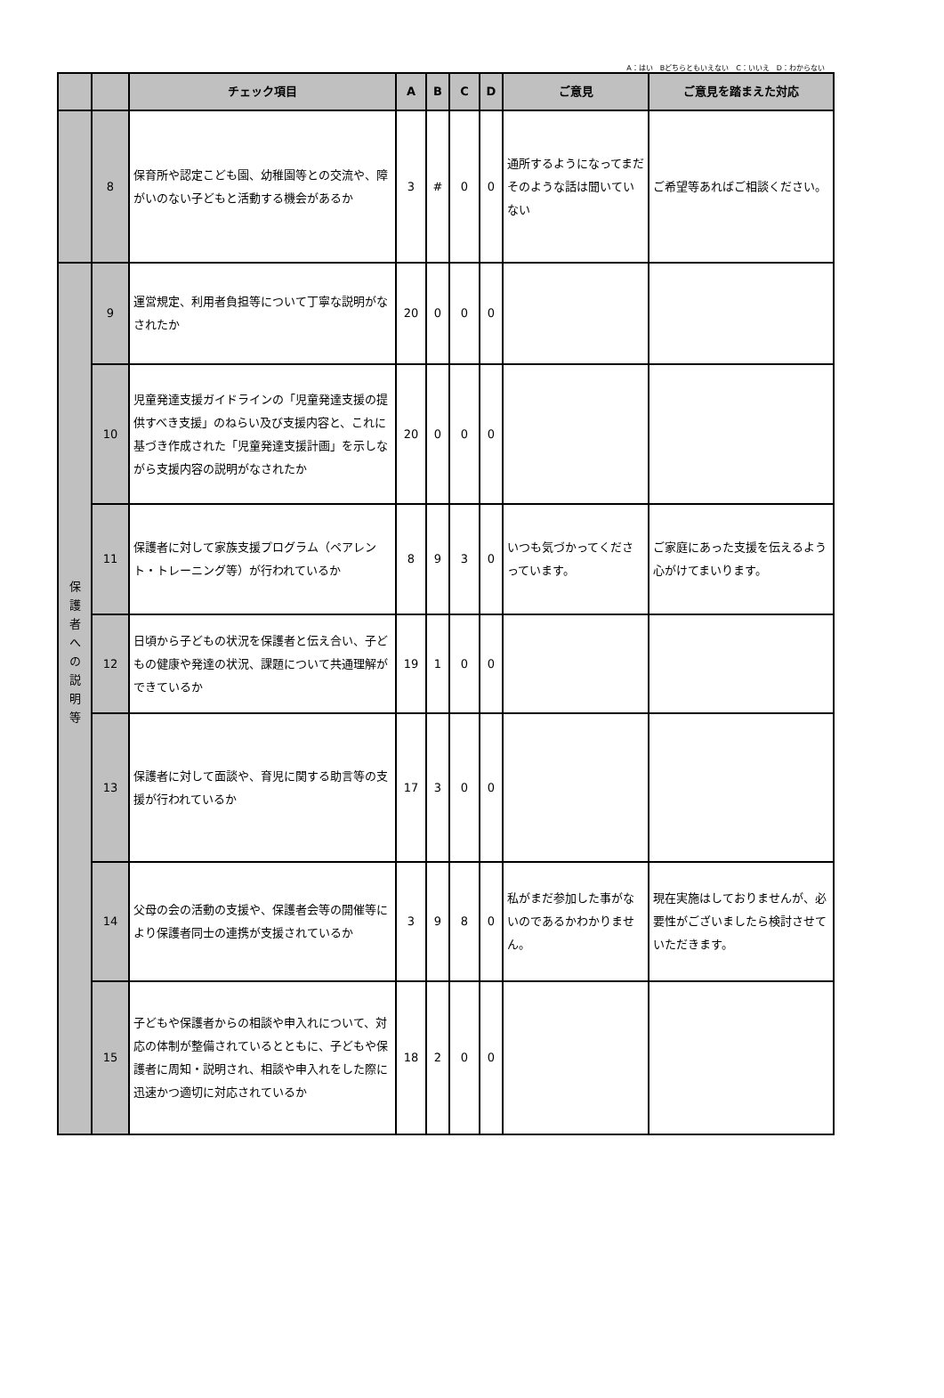A：はい　Bどちらともいえない　C：いいえ　D：わからない
| | | チェック項目 | A | B | C | D | ご意見 | ご意見を踏まえた対応 |
| --- | --- | --- | --- | --- | --- | --- | --- | --- |
| | 8 | 保育所や認定こども園、幼稚園等との交流や、障がいのない子どもと活動する機会があるか | 3 | # | 0 | 0 | 通所するようになってまだそのような話は聞いていない | ご希望等あればご相談ください。 |
| 保護者への説明等 | 9 | 運営規定、利用者負担等について丁寧な説明がなされたか | 20 | 0 | 0 | 0 | | |
| | 10 | 児童発達支援ガイドラインの「児童発達支援の提供すべき支援」のねらい及び支援内容と、これに基づき作成された「児童発達支援計画」を示しながら支援内容の説明がなされたか | 20 | 0 | 0 | 0 | | |
| | 11 | 保護者に対して家族支援プログラム（ペアレント・トレーニング等）が行われているか | 8 | 9 | 3 | 0 | いつも気づかってくださっています。 | ご家庭にあった支援を伝えるよう心がけてまいります。 |
| | 12 | 日頃から子どもの状況を保護者と伝え合い、子どもの健康や発達の状況、課題について共通理解ができているか | 19 | 1 | 0 | 0 | | |
| | 13 | 保護者に対して面談や、育児に関する助言等の支援が行われているか | 17 | 3 | 0 | 0 | | |
| | 14 | 父母の会の活動の支援や、保護者会等の開催等により保護者同士の連携が支援されているか | 3 | 9 | 8 | 0 | 私がまだ参加した事がないのであるかわかりません。 | 現在実施はしておりませんが、必要性がございましたら検討させていただきます。 |
| | 15 | 子どもや保護者からの相談や申入れについて、対応の体制が整備されているとともに、子どもや保護者に周知・説明され、相談や申入れをした際に迅速かつ適切に対応されているか | 18 | 2 | 0 | 0 | | |